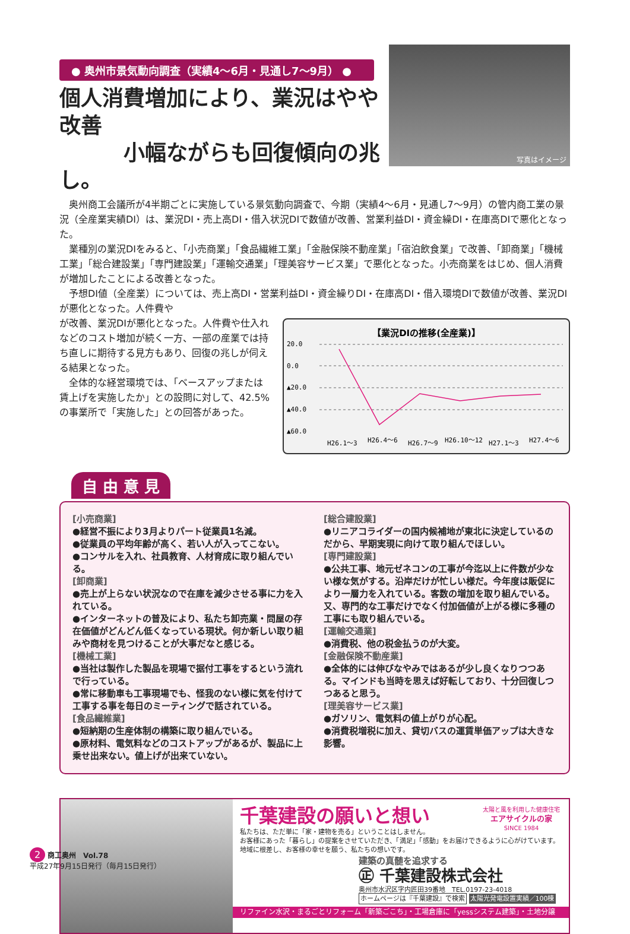写真はイメージ
● 奥州市景気動向調査（実績4〜6月・見通し7〜9月） ●
個人消費増加により、業況はやや改善
　　　小幅ながらも回復傾向の兆し。
奥州商工会議所が4半期ごとに実施している景気動向調査で、今期（実績4〜6月・見通し7〜9月）の管内商工業の景況（全産業実績DI）は、業況DI・売上高DI・借入状況DIで数値が改善、営業利益DI・資金繰DI・在庫高DIで悪化となった。
業種別の業況DIをみると、「小売商業」「食品繊維工業」「金融保険不動産業」「宿泊飲食業」で改善、「卸商業」「機械工業」「総合建設業」「専門建設業」「運輸交通業」「理美容サービス業」で悪化となった。小売商業をはじめ、個人消費が増加したことによる改善となった。
予想DI値（全産業）については、売上高DI・営業利益DI・資金繰りDI・在庫高DI・借入環境DIで数値が改善、業況DIが悪化となった。人件費や
【業況DIの推移(全産業)】
20.0
0.0
▲20.0
▲40.0
▲60.0
H26.1〜3
H26.4〜6
H26.7〜9
H26.10〜12
H27.1〜3
H27.4〜6
が改善、業況DIが悪化となった。人件費や仕入れなどのコスト増加が続く一方、一部の産業では持ち直しに期待する見方もあり、回復の兆しが伺える結果となった。
全体的な経営環境では、「ベースアップまたは賃上げを実施したか」との設問に対して、42.5%の事業所で「実施した」との回答があった。
自 由 意 見
[小売商業]
●経営不振により3月よりパート従業員1名減。
●従業員の平均年齢が高く、若い人が入ってこない。
●コンサルを入れ、社員教育、人材育成に取り組んでいる。
[卸商業]
●売上が上らない状況なので在庫を減少させる事に力を入れている。
●インターネットの普及により、私たち卸売業・問屋の存在価値がどんどん低くなっている現状。何か新しい取り組みや商材を見つけることが大事だなと感じる。
[機械工業]
●当社は製作した製品を現場で据付工事をするという流れで行っている。
●常に移動車も工事現場でも、怪我のない様に気を付けて工事する事を毎日のミーティングで話されている。
[食品繊維業]
●短納期の生産体制の構築に取り組んでいる。
●原材料、電気料などのコストアップがあるが、製品に上乗せ出来ない。値上げが出来ていない。
[総合建設業]
●リニアコライダーの国内候補地が東北に決定しているのだから、早期実現に向けて取り組んでほしい。
[専門建設業]
●公共工事、地元ゼネコンの工事が今迄以上に件数が少ない様な気がする。沿岸だけが忙しい様だ。今年度は販促により一層力を入れている。客数の増加を取り組んでいる。又、専門的な工事だけでなく付加価値が上がる様に多種の工事にも取り組んでいる。
[運輸交通業]
●消費税、他の税金払うのが大変。
[金融保険不動産業]
●全体的には伸びなやみではあるが少し良くなりつつある。マインドも当時を思えば好転しており、十分回復しつつあると思う。
[理美容サービス業]
●ガソリン、電気料の値上がりが心配。
●消費税増税に加え、貸切バスの運賃単価アップは大きな影響。
千葉建設の願いと想い
太陽と風を利用した健康住宅
エアサイクルの家
SINCE 1984
私たちは、ただ単に「家・建物を売る」ということはしません。
お客様にあった「暮らし」の提案をさせていただき、「満足」「感動」をお届けできるように心がけています。
地域に根差し、お客様の幸せを願う、私たちの想いです。
建築の真髄を追求する
㊣ 千葉建設株式会社
奥州市水沢区字内匠田39番地　TEL.0197-23-4018
ホームページは『千葉建設』で検索 太陽光発電設置実績／100棟
リファイン水沢・まるごとリフォーム「新築ごこち」・工場倉庫に「yessシステム建築」・土地分譲
2 商工奥州　Vol.78
平成27年9月15日発行（毎月15日発行）